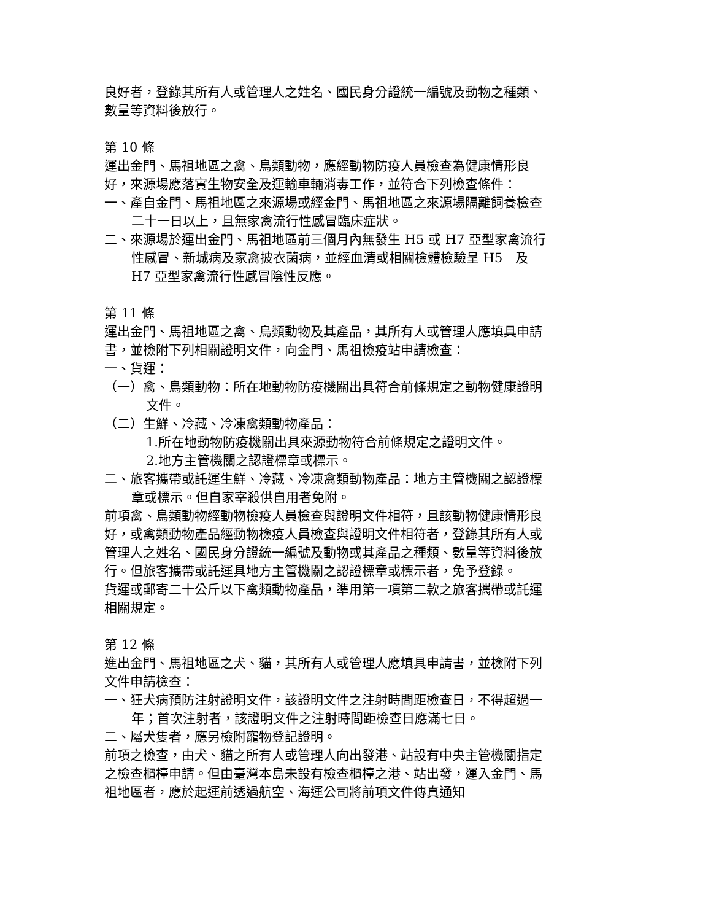良好者，登錄其所有人或管理人之姓名、國民身分證統一編號及動物之種類、數量等資料後放行。
第 10 條
運出金門、馬祖地區之禽、鳥類動物，應經動物防疫人員檢查為健康情形良好，來源場應落實生物安全及運輸車輛消毒工作，並符合下列檢查條件：
一、產自金門、馬祖地區之來源場或經金門、馬祖地區之來源場隔離飼養檢查二十一日以上，且無家禽流行性感冒臨床症狀。
二、來源場於運出金門、馬祖地區前三個月內無發生 H5 或 H7 亞型家禽流行性感冒、新城病及家禽披衣菌病，並經血清或相關檢體檢驗呈 H5　及 H7 亞型家禽流行性感冒陰性反應。
第 11 條
運出金門、馬祖地區之禽、鳥類動物及其產品，其所有人或管理人應填具申請書，並檢附下列相關證明文件，向金門、馬祖檢疫站申請檢查：
一、貨運：
（一）禽、鳥類動物：所在地動物防疫機關出具符合前條規定之動物健康證明文件。
（二）生鮮、冷藏、冷凍禽類動物產品：
1.所在地動物防疫機關出具來源動物符合前條規定之證明文件。
2.地方主管機關之認證標章或標示。
二、旅客攜帶或託運生鮮、冷藏、冷凍禽類動物產品：地方主管機關之認證標章或標示。但自家宰殺供自用者免附。
前項禽、鳥類動物經動物檢疫人員檢查與證明文件相符，且該動物健康情形良好，或禽類動物產品經動物檢疫人員檢查與證明文件相符者，登錄其所有人或管理人之姓名、國民身分證統一編號及動物或其產品之種類、數量等資料後放行。但旅客攜帶或託運具地方主管機關之認證標章或標示者，免予登錄。
貨運或郵寄二十公斤以下禽類動物產品，準用第一項第二款之旅客攜帶或託運相關規定。
第 12 條
進出金門、馬祖地區之犬、貓，其所有人或管理人應填具申請書，並檢附下列文件申請檢查：
一、狂犬病預防注射證明文件，該證明文件之注射時間距檢查日，不得超過一年；首次注射者，該證明文件之注射時間距檢查日應滿七日。
二、屬犬隻者，應另檢附寵物登記證明。
前項之檢查，由犬、貓之所有人或管理人向出發港、站設有中央主管機關指定之檢查櫃檯申請。但由臺灣本島未設有檢查櫃檯之港、站出發，運入金門、馬祖地區者，應於起運前透過航空、海運公司將前項文件傳真通知